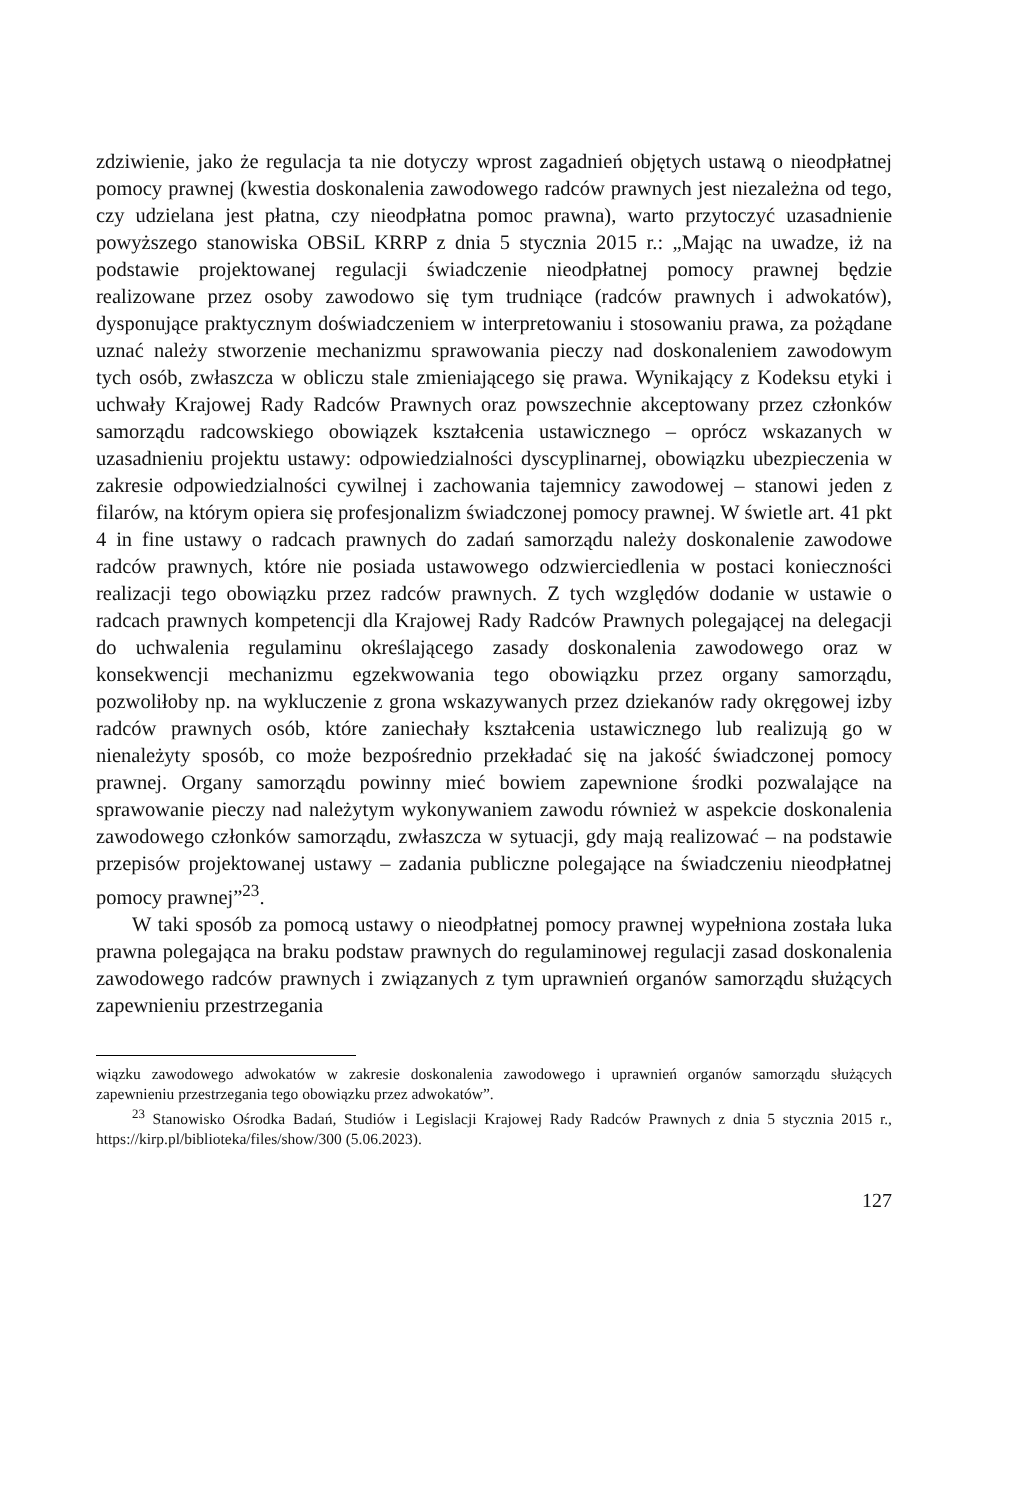zdziwienie, jako że regulacja ta nie dotyczy wprost zagadnień objętych ustawą o nieodpłatnej pomocy prawnej (kwestia doskonalenia zawodowego radców prawnych jest niezależna od tego, czy udzielana jest płatna, czy nieodpłatna pomoc prawna), warto przytoczyć uzasadnienie powyższego stanowiska OBSiL KRRP z dnia 5 stycznia 2015 r.: „Mając na uwadze, iż na podstawie projektowanej regulacji świadczenie nieodpłatnej pomocy prawnej będzie realizowane przez osoby zawodowo się tym trudniące (radców prawnych i adwokatów), dysponujące praktycznym doświadczeniem w interpretowaniu i stosowaniu prawa, za pożądane uznać należy stworzenie mechanizmu sprawowania pieczy nad doskonaleniem zawodowym tych osób, zwłaszcza w obliczu stale zmieniającego się prawa. Wynikający z Kodeksu etyki i uchwały Krajowej Rady Radców Prawnych oraz powszechnie akceptowany przez członków samorządu radcowskiego obowiązek kształcenia ustawicznego – oprócz wskazanych w uzasadnieniu projektu ustawy: odpowiedzialności dyscyplinarnej, obowiązku ubezpieczenia w zakresie odpowiedzialności cywilnej i zachowania tajemnicy zawodowej – stanowi jeden z filarów, na którym opiera się profesjonalizm świadczonej pomocy prawnej. W świetle art. 41 pkt 4 in fine ustawy o radcach prawnych do zadań samorządu należy doskonalenie zawodowe radców prawnych, które nie posiada ustawowego odzwierciedlenia w postaci konieczności realizacji tego obowiązku przez radców prawnych. Z tych względów dodanie w ustawie o radcach prawnych kompetencji dla Krajowej Rady Radców Prawnych polegającej na delegacji do uchwalenia regulaminu określającego zasady doskonalenia zawodowego oraz w konsekwencji mechanizmu egzekwowania tego obowiązku przez organy samorządu, pozwoliłoby np. na wykluczenie z grona wskazywanych przez dziekanów rady okręgowej izby radców prawnych osób, które zaniechały kształcenia ustawicznego lub realizują go w nienależyty sposób, co może bezpośrednio przekładać się na jakość świadczonej pomocy prawnej. Organy samorządu powinny mieć bowiem zapewnione środki pozwalające na sprawowanie pieczy nad należytym wykonywaniem zawodu również w aspekcie doskonalenia zawodowego członków samorządu, zwłaszcza w sytuacji, gdy mają realizować – na podstawie przepisów projektowanej ustawy – zadania publiczne polegające na świadczeniu nieodpłatnej pomocy prawnej”<sup>23</sup>.
W taki sposób za pomocą ustawy o nieodpłatnej pomocy prawnej wypełniona została luka prawna polegająca na braku podstaw prawnych do regulaminowej regulacji zasad doskonalenia zawodowego radców prawnych i związanych z tym uprawnień organów samorządu służących zapewnieniu przestrzegania
wiązku zawodowego adwokatów w zakresie doskonalenia zawodowego i uprawnień organów samorządu służących zapewnieniu przestrzegania tego obowiązku przez adwokatów”.
<sup>23</sup> Stanowisko Ośrodka Badań, Studiów i Legislacji Krajowej Rady Radców Prawnych z dnia 5 stycznia 2015 r., https://kirp.pl/biblioteka/files/show/300 (5.06.2023).
127